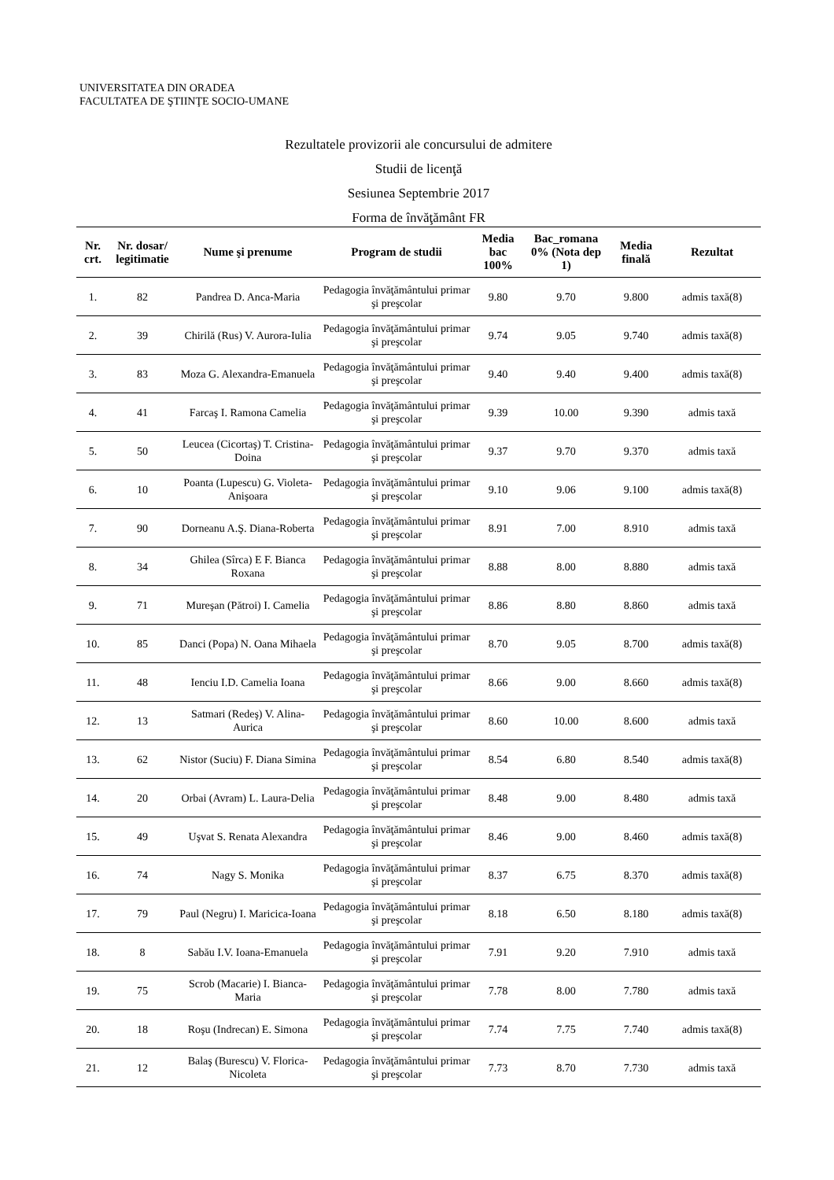UNIVERSITATEA DIN ORADEA
FACULTATEA DE ŞTIINŢE SOCIO-UMANE
Rezultatele provizorii ale concursului de admitere
Studii de licenţă
Sesiunea Septembrie 2017
Forma de învăţământ FR
| Nr. crt. | Nr. dosar/ legitimatie | Nume şi prenume | Program de studii | Media bac 100% | Bac_romana 0% (Nota dep 1) | Media finală | Rezultat |
| --- | --- | --- | --- | --- | --- | --- | --- |
| 1. | 82 | Pandrea D. Anca-Maria | Pedagogia învăţământului primar şi preşcolar | 9.80 | 9.70 | 9.800 | admis taxă(8) |
| 2. | 39 | Chirilă (Rus) V. Aurora-Iulia | Pedagogia învăţământului primar şi preşcolar | 9.74 | 9.05 | 9.740 | admis taxă(8) |
| 3. | 83 | Moza G. Alexandra-Emanuela | Pedagogia învăţământului primar şi preşcolar | 9.40 | 9.40 | 9.400 | admis taxă(8) |
| 4. | 41 | Farcaş I. Ramona Camelia | Pedagogia învăţământului primar şi preşcolar | 9.39 | 10.00 | 9.390 | admis taxă |
| 5. | 50 | Leucea (Cicortaş) T. Cristina-Doina | Pedagogia învăţământului primar şi preşcolar | 9.37 | 9.70 | 9.370 | admis taxă |
| 6. | 10 | Poanta (Lupescu) G. Violeta-Anişoara | Pedagogia învăţământului primar şi preşcolar | 9.10 | 9.06 | 9.100 | admis taxă(8) |
| 7. | 90 | Dorneanu A.Ş. Diana-Roberta | Pedagogia învăţământului primar şi preşcolar | 8.91 | 7.00 | 8.910 | admis taxă |
| 8. | 34 | Ghilea (Sîrca) E F. Bianca Roxana | Pedagogia învăţământului primar şi preşcolar | 8.88 | 8.00 | 8.880 | admis taxă |
| 9. | 71 | Mureşan (Pătroi) I. Camelia | Pedagogia învăţământului primar şi preşcolar | 8.86 | 8.80 | 8.860 | admis taxă |
| 10. | 85 | Danci (Popa) N. Oana Mihaela | Pedagogia învăţământului primar şi preşcolar | 8.70 | 9.05 | 8.700 | admis taxă(8) |
| 11. | 48 | Ienciu I.D. Camelia Ioana | Pedagogia învăţământului primar şi preşcolar | 8.66 | 9.00 | 8.660 | admis taxă(8) |
| 12. | 13 | Satmari (Redeş) V. Alina-Aurica | Pedagogia învăţământului primar şi preşcolar | 8.60 | 10.00 | 8.600 | admis taxă |
| 13. | 62 | Nistor (Suciu) F. Diana Simina | Pedagogia învăţământului primar şi preşcolar | 8.54 | 6.80 | 8.540 | admis taxă(8) |
| 14. | 20 | Orbai (Avram) L. Laura-Delia | Pedagogia învăţământului primar şi preşcolar | 8.48 | 9.00 | 8.480 | admis taxă |
| 15. | 49 | Uşvat S. Renata Alexandra | Pedagogia învăţământului primar şi preşcolar | 8.46 | 9.00 | 8.460 | admis taxă(8) |
| 16. | 74 | Nagy S. Monika | Pedagogia învăţământului primar şi preşcolar | 8.37 | 6.75 | 8.370 | admis taxă(8) |
| 17. | 79 | Paul (Negru) I. Maricica-Ioana | Pedagogia învăţământului primar şi preşcolar | 8.18 | 6.50 | 8.180 | admis taxă(8) |
| 18. | 8 | Sabău I.V. Ioana-Emanuela | Pedagogia învăţământului primar şi preşcolar | 7.91 | 9.20 | 7.910 | admis taxă |
| 19. | 75 | Scrob (Macarie) I. Bianca-Maria | Pedagogia învăţământului primar şi preşcolar | 7.78 | 8.00 | 7.780 | admis taxă |
| 20. | 18 | Roşu (Indrecan) E. Simona | Pedagogia învăţământului primar şi preşcolar | 7.74 | 7.75 | 7.740 | admis taxă(8) |
| 21. | 12 | Balaş (Burescu) V. Florica-Nicoleta | Pedagogia învăţământului primar şi preşcolar | 7.73 | 8.70 | 7.730 | admis taxă |